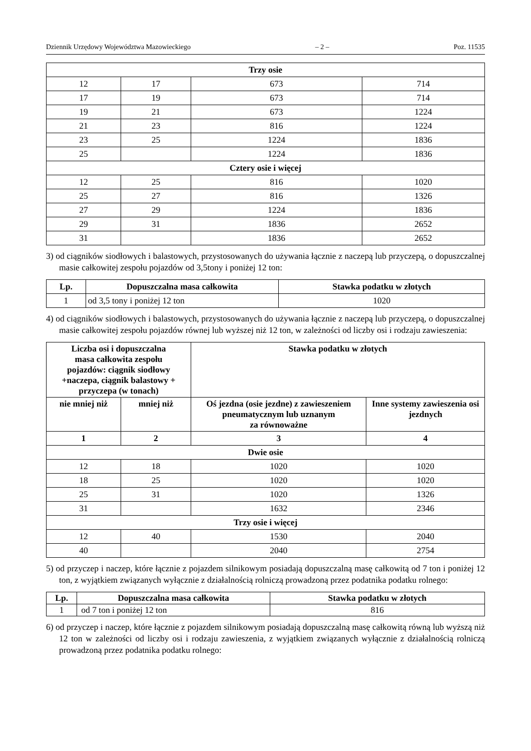Dziennik Urzędowy Województwa Mazowieckiego – 2 – Poz. 11535
| Trzy osie | | | |
| 12 | 17 | 673 | 714 |
| 17 | 19 | 673 | 714 |
| 19 | 21 | 673 | 1224 |
| 21 | 23 | 816 | 1224 |
| 23 | 25 | 1224 | 1836 |
| 25 | | 1224 | 1836 |
| Cztery osie i więcej | | | |
| 12 | 25 | 816 | 1020 |
| 25 | 27 | 816 | 1326 |
| 27 | 29 | 1224 | 1836 |
| 29 | 31 | 1836 | 2652 |
| 31 | | 1836 | 2652 |
3) od ciągników siodłowych i balastowych, przystosowanych do używania łącznie z naczepą lub przyczepą, o dopuszczalnej masie całkowitej zespołu pojazdów od 3,5tony i poniżej 12 ton:
| Lp. | Dopuszczalna masa całkowita | Stawka podatku w złotych |
| --- | --- | --- |
| 1 | od 3,5 tony i poniżej 12 ton | 1020 |
4) od ciągników siodłowych i balastowych, przystosowanych do używania łącznie z naczepą lub przyczepą, o dopuszczalnej masie całkowitej zespołu pojazdów równej lub wyższej niż 12 ton, w zależności od liczby osi i rodzaju zawieszenia:
| Liczba osi i dopuszczalna masa całkowita zespołu pojazdów: ciągnik siodłowy +naczepa, ciągnik balastowy + przyczepa (w tonach) | | Stawka podatku w złotych | |
| --- | --- | --- | --- |
| nie mniej niż | mniej niż | Oś jezdna (osie jezdne) z zawieszeniem pneumatycznym lub uznanym za równoważne | Inne systemy zawieszenia osi jezdnych |
| 1 | 2 | 3 | 4 |
| Dwie osie | | | |
| 12 | 18 | 1020 | 1020 |
| 18 | 25 | 1020 | 1020 |
| 25 | 31 | 1020 | 1326 |
| 31 | | 1632 | 2346 |
| Trzy osie i więcej | | | |
| 12 | 40 | 1530 | 2040 |
| 40 | | 2040 | 2754 |
5) od przyczep i naczep, które łącznie z pojazdem silnikowym posiadają dopuszczalną masę całkowitą od 7 ton i poniżej 12 ton, z wyjątkiem związanych wyłącznie z działalnością rolniczą prowadzoną przez podatnika podatku rolnego:
| Lp. | Dopuszczalna masa całkowita | Stawka podatku w złotych |
| --- | --- | --- |
| 1 | od 7 ton i poniżej 12 ton | 816 |
6) od przyczep i naczep, które łącznie z pojazdem silnikowym posiadają dopuszczalną masę całkowitą równą lub wyższą niż 12 ton w zależności od liczby osi i rodzaju zawieszenia, z wyjątkiem związanych wyłącznie z działalnością rolniczą prowadzoną przez podatnika podatku rolnego: